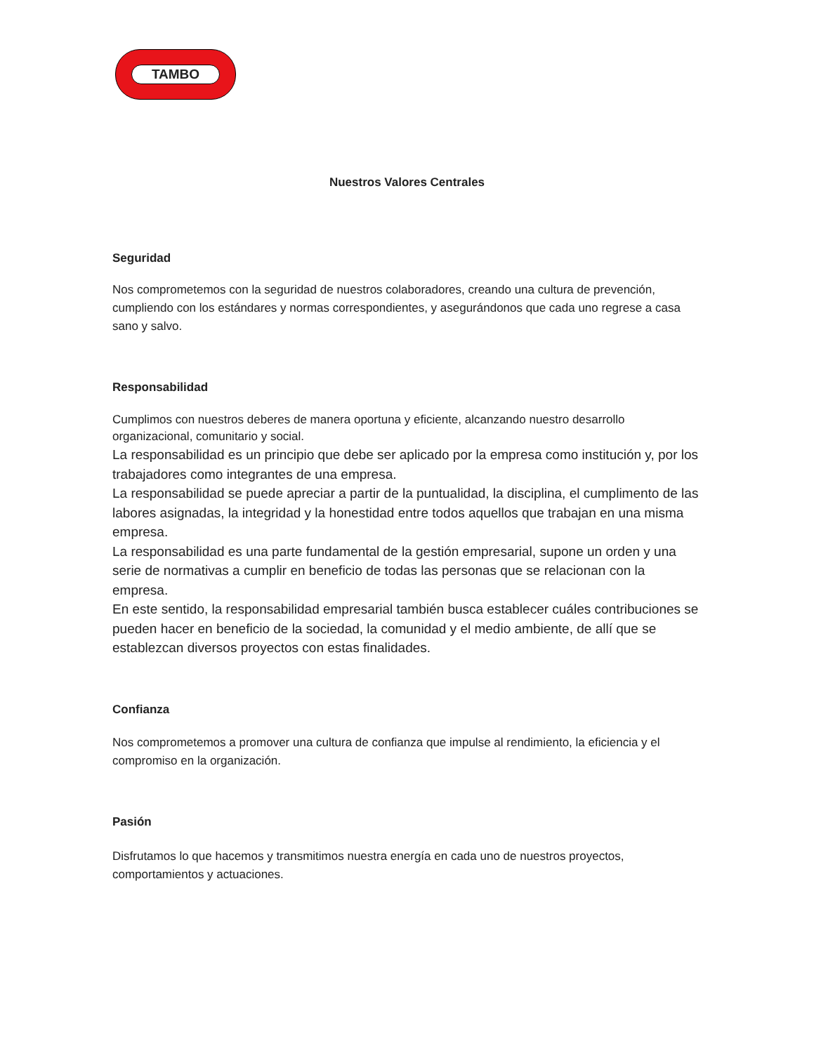TAMBO
Nuestros Valores Centrales
Seguridad
Nos comprometemos con la seguridad de nuestros colaboradores, creando una cultura de prevención, cumpliendo con los estándares y normas correspondientes, y asegurándonos que cada uno regrese a casa sano y salvo.
Responsabilidad
Cumplimos con nuestros deberes de manera oportuna y eficiente, alcanzando nuestro desarrollo organizacional, comunitario y social.
La responsabilidad es un principio que debe ser aplicado por la empresa como institución y, por los trabajadores como integrantes de una empresa.
La responsabilidad se puede apreciar a partir de la puntualidad, la disciplina, el cumplimento de las labores asignadas, la integridad y la honestidad entre todos aquellos que trabajan en una misma empresa.
La responsabilidad es una parte fundamental de la gestión empresarial, supone un orden y una serie de normativas a cumplir en beneficio de todas las personas que se relacionan con la empresa.
En este sentido, la responsabilidad empresarial también busca establecer cuáles contribuciones se pueden hacer en beneficio de la sociedad, la comunidad y el medio ambiente, de allí que se establezcan diversos proyectos con estas finalidades.
Confianza
Nos comprometemos a promover una cultura de confianza que impulse al rendimiento, la eficiencia y el compromiso en la organización.
Pasión
Disfrutamos lo que hacemos y transmitimos nuestra energía en cada uno de nuestros proyectos, comportamientos y actuaciones.